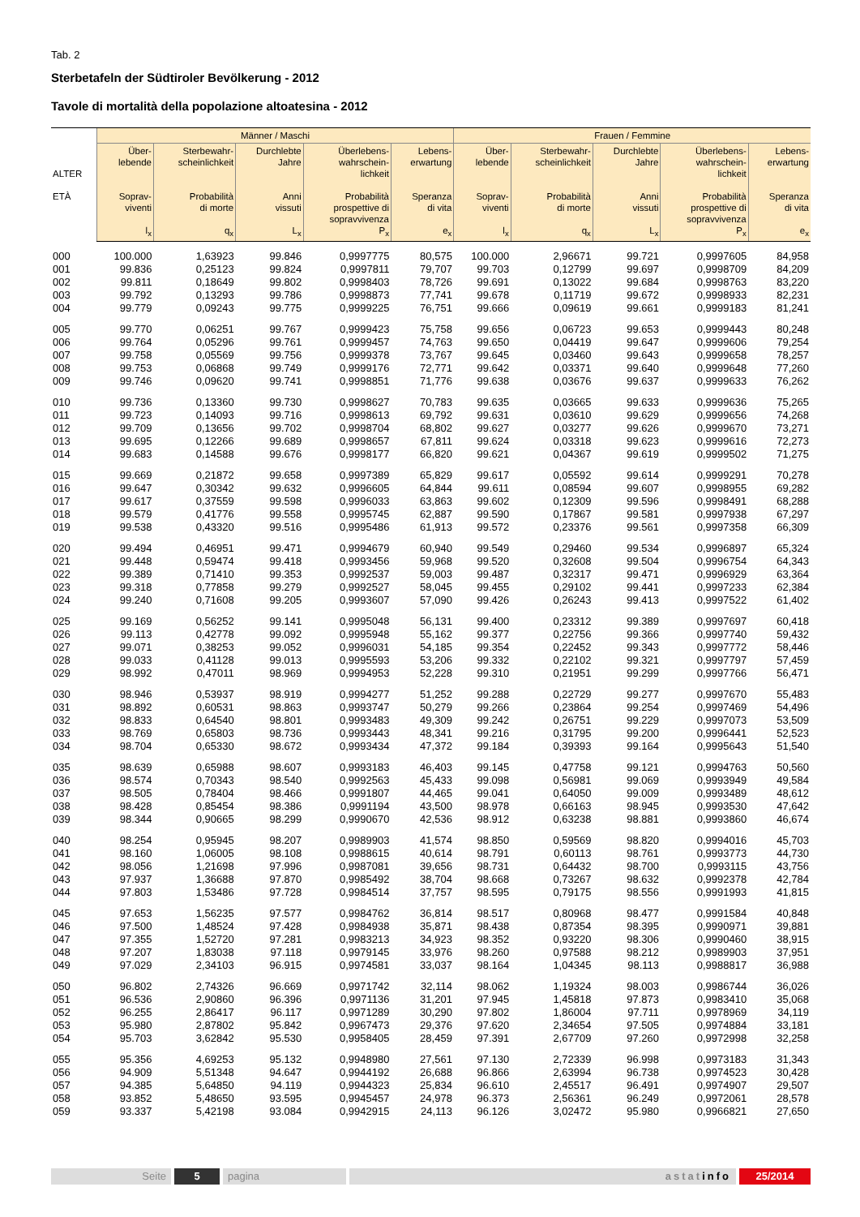Tab. 2
Sterbetafeln der Südtiroler Bevölkerung - 2012
Tavole di mortalità della popolazione altoatesina - 2012
| ALTER ETÀ | Männer / Maschi | | | | | Frauen / Femmine | | | | |
| --- | --- | --- | --- | --- | --- | --- | --- | --- | --- | --- |
| | Über- lebende Soprav- viventi l<sub>x</sub> | Sterbewahr- scheinlichkeit Probabilità di morte q<sub>x</sub> | Durchlebte Jahre Anni vissuti L<sub>x</sub> | Überlebens- wahrschein- lichkeit Probabilità prospettive di sopravvivenza P<sub>x</sub> | Lebens- erwartung Speranza di vita e<sub>x</sub> | Über- lebende Soprav- viventi l<sub>x</sub> | Sterbewahr- scheinlichkeit Probabilità di morte q<sub>x</sub> | Durchlebte Jahre Anni vissuti L<sub>x</sub> | Überlebens- wahrschein- lichkeit Probabilità prospettive di sopravvivenza P<sub>x</sub> | Lebens- erwartung Speranza di vita e<sub>x</sub> |
| 000 | 100.000 | 1,63923 | 99.846 | 0,9997775 | 80,575 | 100.000 | 2,96671 | 99.721 | 0,9997605 | 84,958 |
| 001 | 99.836 | 0,25123 | 99.824 | 0,9997811 | 79,707 | 99.703 | 0,12799 | 99.697 | 0,9998709 | 84,209 |
| 002 | 99.811 | 0,18649 | 99.802 | 0,9998403 | 78,726 | 99.691 | 0,13022 | 99.684 | 0,9998763 | 83,220 |
| 003 | 99.792 | 0,13293 | 99.786 | 0,9998873 | 77,741 | 99.678 | 0,11719 | 99.672 | 0,9998933 | 82,231 |
| 004 | 99.779 | 0,09243 | 99.775 | 0,9999225 | 76,751 | 99.666 | 0,09619 | 99.661 | 0,9999183 | 81,241 |
| 005 | 99.770 | 0,06251 | 99.767 | 0,9999423 | 75,758 | 99.656 | 0,06723 | 99.653 | 0,9999443 | 80,248 |
| 006 | 99.764 | 0,05296 | 99.761 | 0,9999457 | 74,763 | 99.650 | 0,04419 | 99.647 | 0,9999606 | 79,254 |
| 007 | 99.758 | 0,05569 | 99.756 | 0,9999378 | 73,767 | 99.645 | 0,03460 | 99.643 | 0,9999658 | 78,257 |
| 008 | 99.753 | 0,06868 | 99.749 | 0,9999176 | 72,771 | 99.642 | 0,03371 | 99.640 | 0,9999648 | 77,260 |
| 009 | 99.746 | 0,09620 | 99.741 | 0,9998851 | 71,776 | 99.638 | 0,03676 | 99.637 | 0,9999633 | 76,262 |
| 010 | 99.736 | 0,13360 | 99.730 | 0,9998627 | 70,783 | 99.635 | 0,03665 | 99.633 | 0,9999636 | 75,265 |
| 011 | 99.723 | 0,14093 | 99.716 | 0,9998613 | 69,792 | 99.631 | 0,03610 | 99.629 | 0,9999656 | 74,268 |
| 012 | 99.709 | 0,13656 | 99.702 | 0,9998704 | 68,802 | 99.627 | 0,03277 | 99.626 | 0,9999670 | 73,271 |
| 013 | 99.695 | 0,12266 | 99.689 | 0,9998657 | 67,811 | 99.624 | 0,03318 | 99.623 | 0,9999616 | 72,273 |
| 014 | 99.683 | 0,14588 | 99.676 | 0,9998177 | 66,820 | 99.621 | 0,04367 | 99.619 | 0,9999502 | 71,275 |
| 015 | 99.669 | 0,21872 | 99.658 | 0,9997389 | 65,829 | 99.617 | 0,05592 | 99.614 | 0,9999291 | 70,278 |
| 016 | 99.647 | 0,30342 | 99.632 | 0,9996605 | 64,844 | 99.611 | 0,08594 | 99.607 | 0,9998955 | 69,282 |
| 017 | 99.617 | 0,37559 | 99.598 | 0,9996033 | 63,863 | 99.602 | 0,12309 | 99.596 | 0,9998491 | 68,288 |
| 018 | 99.579 | 0,41776 | 99.558 | 0,9995745 | 62,887 | 99.590 | 0,17867 | 99.581 | 0,9997938 | 67,297 |
| 019 | 99.538 | 0,43320 | 99.516 | 0,9995486 | 61,913 | 99.572 | 0,23376 | 99.561 | 0,9997358 | 66,309 |
| 020 | 99.494 | 0,46951 | 99.471 | 0,9994679 | 60,940 | 99.549 | 0,29460 | 99.534 | 0,9996897 | 65,324 |
| 021 | 99.448 | 0,59474 | 99.418 | 0,9993456 | 59,968 | 99.520 | 0,32608 | 99.504 | 0,9996754 | 64,343 |
| 022 | 99.389 | 0,71410 | 99.353 | 0,9992537 | 59,003 | 99.487 | 0,32317 | 99.471 | 0,9996929 | 63,364 |
| 023 | 99.318 | 0,77858 | 99.279 | 0,9992527 | 58,045 | 99.455 | 0,29102 | 99.441 | 0,9997233 | 62,384 |
| 024 | 99.240 | 0,71608 | 99.205 | 0,9993607 | 57,090 | 99.426 | 0,26243 | 99.413 | 0,9997522 | 61,402 |
| 025 | 99.169 | 0,56252 | 99.141 | 0,9995048 | 56,131 | 99.400 | 0,23312 | 99.389 | 0,9997697 | 60,418 |
| 026 | 99.113 | 0,42778 | 99.092 | 0,9995948 | 55,162 | 99.377 | 0,22756 | 99.366 | 0,9997740 | 59,432 |
| 027 | 99.071 | 0,38253 | 99.052 | 0,9996031 | 54,185 | 99.354 | 0,22452 | 99.343 | 0,9997772 | 58,446 |
| 028 | 99.033 | 0,41128 | 99.013 | 0,9995593 | 53,206 | 99.332 | 0,22102 | 99.321 | 0,9997797 | 57,459 |
| 029 | 98.992 | 0,47011 | 98.969 | 0,9994953 | 52,228 | 99.310 | 0,21951 | 99.299 | 0,9997766 | 56,471 |
| 030 | 98.946 | 0,53937 | 98.919 | 0,9994277 | 51,252 | 99.288 | 0,22729 | 99.277 | 0,9997670 | 55,483 |
| 031 | 98.892 | 0,60531 | 98.863 | 0,9993747 | 50,279 | 99.266 | 0,23864 | 99.254 | 0,9997469 | 54,496 |
| 032 | 98.833 | 0,64540 | 98.801 | 0,9993483 | 49,309 | 99.242 | 0,26751 | 99.229 | 0,9997073 | 53,509 |
| 033 | 98.769 | 0,65803 | 98.736 | 0,9993443 | 48,341 | 99.216 | 0,31795 | 99.200 | 0,9996441 | 52,523 |
| 034 | 98.704 | 0,65330 | 98.672 | 0,9993434 | 47,372 | 99.184 | 0,39393 | 99.164 | 0,9995643 | 51,540 |
| 035 | 98.639 | 0,65988 | 98.607 | 0,9993183 | 46,403 | 99.145 | 0,47758 | 99.121 | 0,9994763 | 50,560 |
| 036 | 98.574 | 0,70343 | 98.540 | 0,9992563 | 45,433 | 99.098 | 0,56981 | 99.069 | 0,9993949 | 49,584 |
| 037 | 98.505 | 0,78404 | 98.466 | 0,9991807 | 44,465 | 99.041 | 0,64050 | 99.009 | 0,9993489 | 48,612 |
| 038 | 98.428 | 0,85454 | 98.386 | 0,9991194 | 43,500 | 98.978 | 0,66163 | 98.945 | 0,9993530 | 47,642 |
| 039 | 98.344 | 0,90665 | 98.299 | 0,9990670 | 42,536 | 98.912 | 0,63238 | 98.881 | 0,9993860 | 46,674 |
| 040 | 98.254 | 0,95945 | 98.207 | 0,9989903 | 41,574 | 98.850 | 0,59569 | 98.820 | 0,9994016 | 45,703 |
| 041 | 98.160 | 1,06005 | 98.108 | 0,9988615 | 40,614 | 98.791 | 0,60113 | 98.761 | 0,9993773 | 44,730 |
| 042 | 98.056 | 1,21698 | 97.996 | 0,9987081 | 39,656 | 98.731 | 0,64432 | 98.700 | 0,9993115 | 43,756 |
| 043 | 97.937 | 1,36688 | 97.870 | 0,9985492 | 38,704 | 98.668 | 0,73267 | 98.632 | 0,9992378 | 42,784 |
| 044 | 97.803 | 1,53486 | 97.728 | 0,9984514 | 37,757 | 98.595 | 0,79175 | 98.556 | 0,9991993 | 41,815 |
| 045 | 97.653 | 1,56235 | 97.577 | 0,9984762 | 36,814 | 98.517 | 0,80968 | 98.477 | 0,9991584 | 40,848 |
| 046 | 97.500 | 1,48524 | 97.428 | 0,9984938 | 35,871 | 98.438 | 0,87354 | 98.395 | 0,9990971 | 39,881 |
| 047 | 97.355 | 1,52720 | 97.281 | 0,9983213 | 34,923 | 98.352 | 0,93220 | 98.306 | 0,9990460 | 38,915 |
| 048 | 97.207 | 1,83038 | 97.118 | 0,9979145 | 33,976 | 98.260 | 0,97588 | 98.212 | 0,9989903 | 37,951 |
| 049 | 97.029 | 2,34103 | 96.915 | 0,9974581 | 33,037 | 98.164 | 1,04345 | 98.113 | 0,9988817 | 36,988 |
| 050 | 96.802 | 2,74326 | 96.669 | 0,9971742 | 32,114 | 98.062 | 1,19324 | 98.003 | 0,9986744 | 36,026 |
| 051 | 96.536 | 2,90860 | 96.396 | 0,9971136 | 31,201 | 97.945 | 1,45818 | 97.873 | 0,9983410 | 35,068 |
| 052 | 96.255 | 2,86417 | 96.117 | 0,9971289 | 30,290 | 97.802 | 1,86004 | 97.711 | 0,9978969 | 34,119 |
| 053 | 95.980 | 2,87802 | 95.842 | 0,9967473 | 29,376 | 97.620 | 2,34654 | 97.505 | 0,9974884 | 33,181 |
| 054 | 95.703 | 3,62842 | 95.530 | 0,9958405 | 28,459 | 97.391 | 2,67709 | 97.260 | 0,9972998 | 32,258 |
| 055 | 95.356 | 4,69253 | 95.132 | 0,9948980 | 27,561 | 97.130 | 2,72339 | 96.998 | 0,9973183 | 31,343 |
| 056 | 94.909 | 5,51348 | 94.647 | 0,9944192 | 26,688 | 96.866 | 2,63994 | 96.738 | 0,9974523 | 30,428 |
| 057 | 94.385 | 5,64850 | 94.119 | 0,9944323 | 25,834 | 96.610 | 2,45517 | 96.491 | 0,9974907 | 29,507 |
| 058 | 93.852 | 5,48650 | 93.595 | 0,9945457 | 24,978 | 96.373 | 2,56361 | 96.249 | 0,9972061 | 28,578 |
| 059 | 93.337 | 5,42198 | 93.084 | 0,9942915 | 24,113 | 96.126 | 3,02472 | 95.980 | 0,9966821 | 27,650 |
Seite 5 pagina astatinfo 25/2014